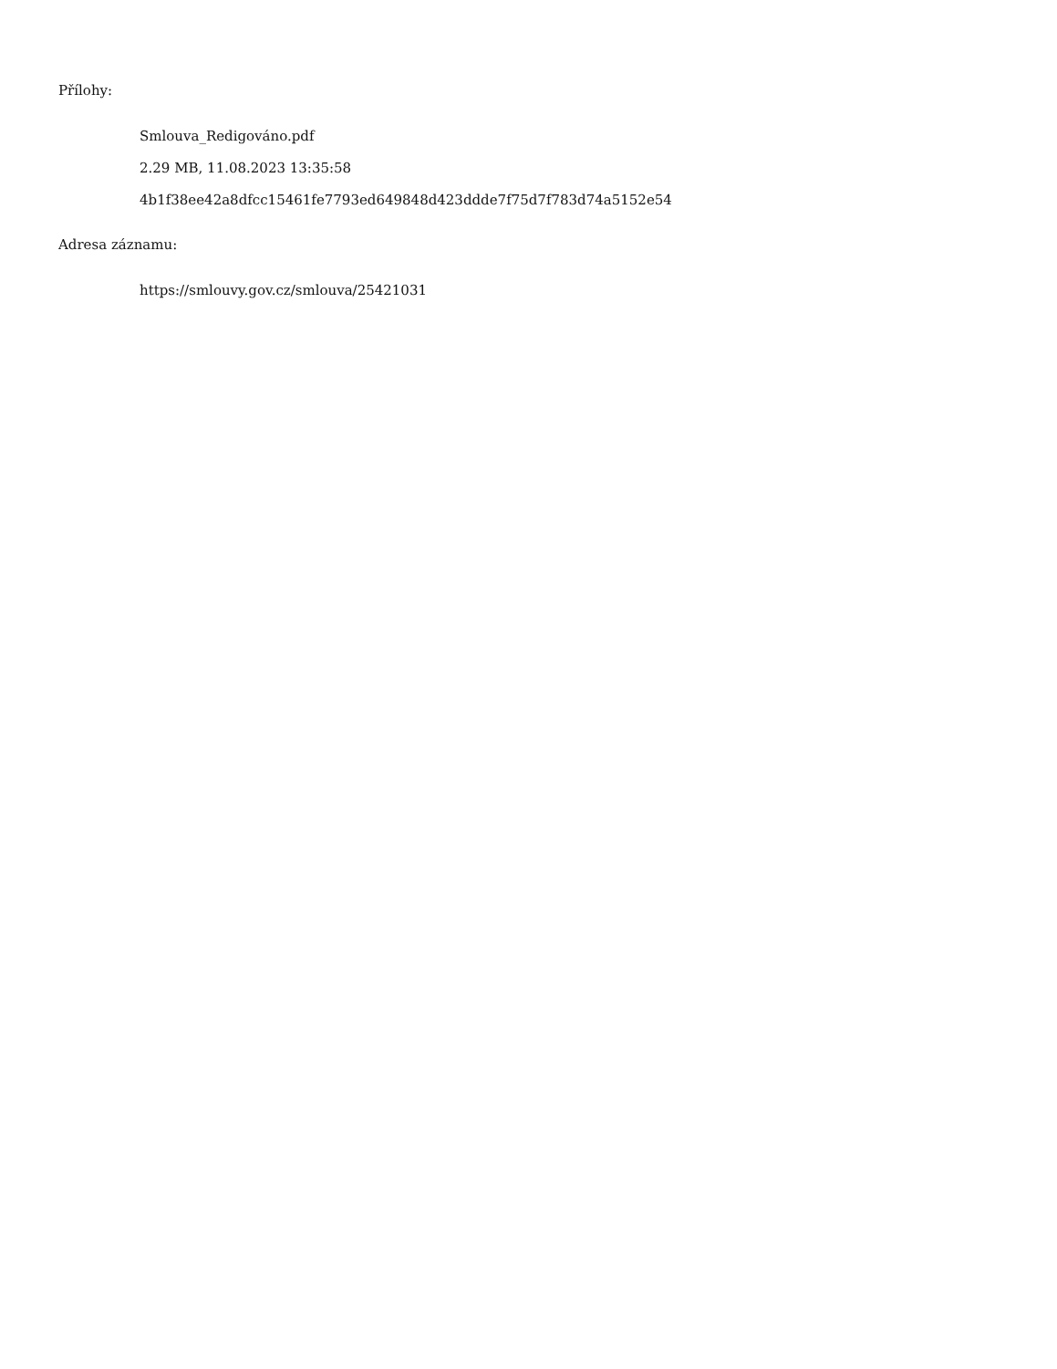Přílohy:
Smlouva_Redigováno.pdf
2.29 MB, 11.08.2023 13:35:58
4b1f38ee42a8dfcc15461fe7793ed649848d423ddde7f75d7f783d74a5152e54
Adresa záznamu:
https://smlouvy.gov.cz/smlouva/25421031